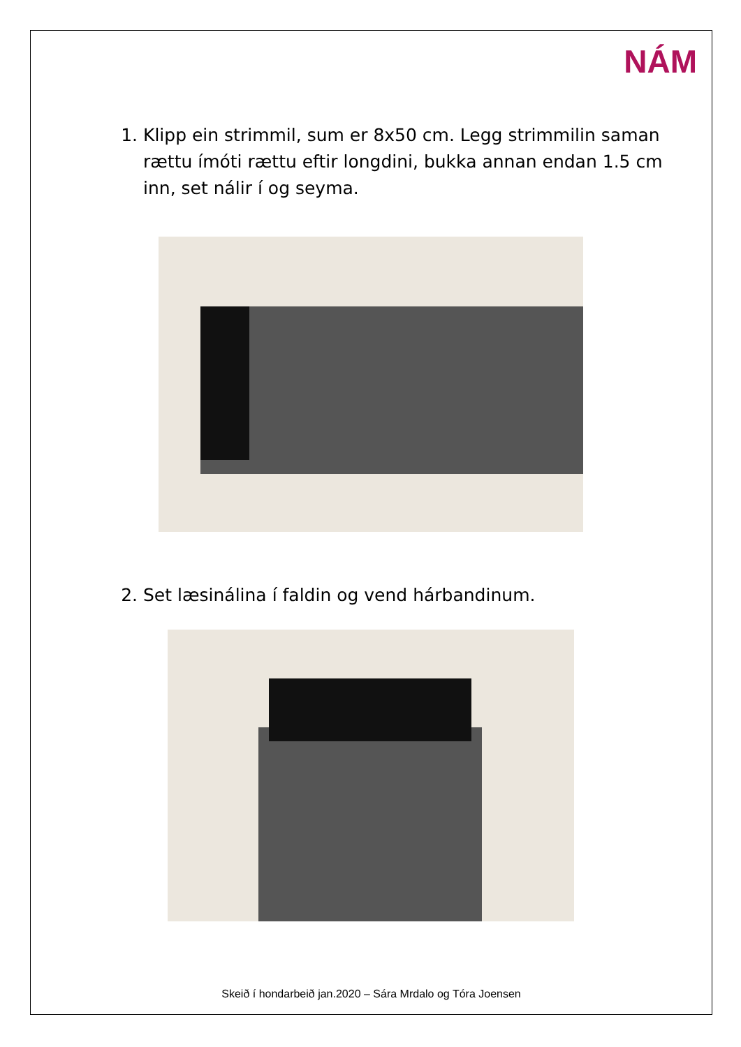NÁM
1. Klipp ein strimmil, sum er 8x50 cm. Legg strimmilin saman rættu ímóti rættu eftir longdini, bukka annan endan 1.5 cm inn, set nálir í og seyma.
2. Set læsinálina í faldin og vend hárbandinum.
Skeið í hondarbeið jan.2020 – Sára Mrdalo og Tóra Joensen